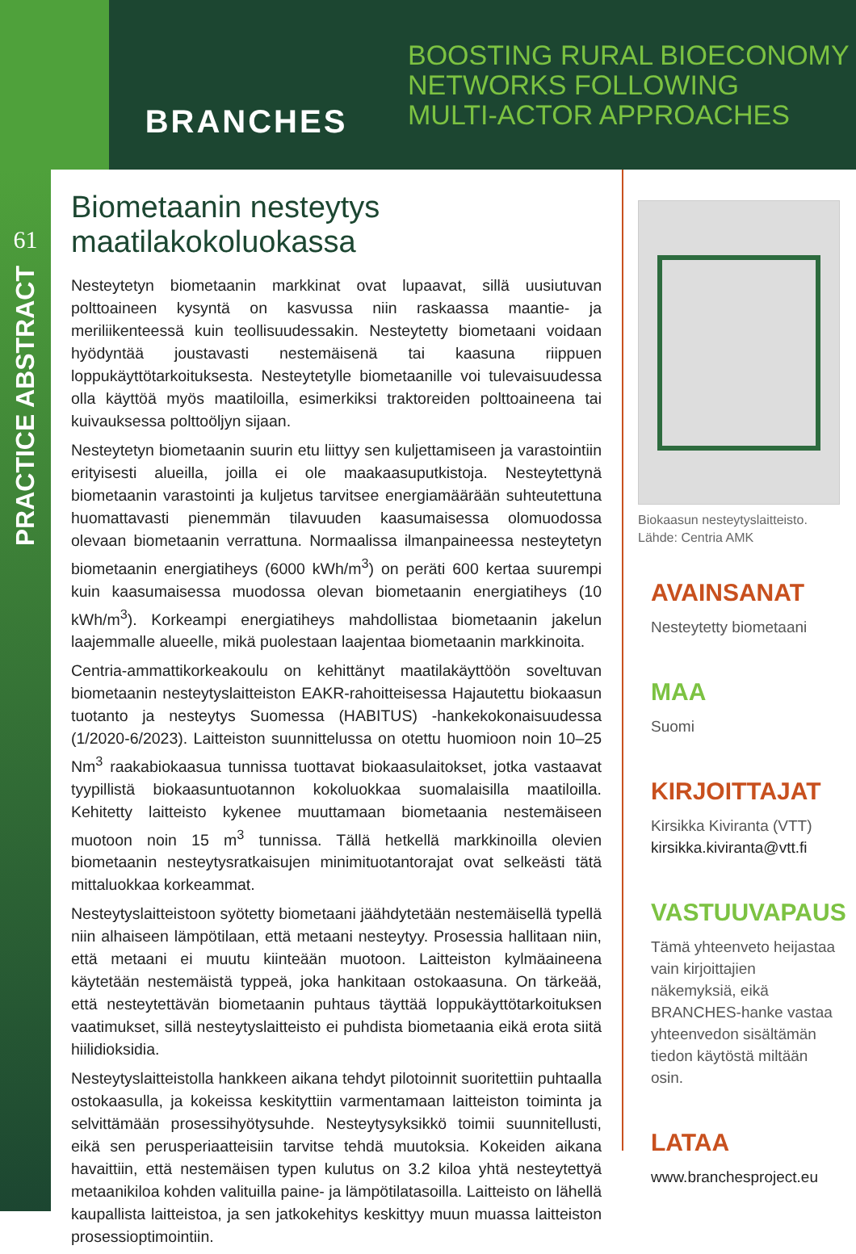BRANCHES
BOOSTING RURAL BIOECONOMY
NETWORKS FOLLOWING
MULTI-ACTOR APPROACHES
61
PRACTICE ABSTRACT
Biometaanin nesteytys maatilakokoluokassa
Nesteytetyn biometaanin markkinat ovat lupaavat, sillä uusiutuvan polttoaineen kysyntä on kasvussa niin raskaassa maantie- ja meriliikenteessä kuin teollisuudessakin. Nesteytetty biometaani voidaan hyödyntää joustavasti nestemäisenä tai kaasuna riippuen loppukäyttötarkoituksesta. Nesteytetylle biometaanille voi tulevaisuudessa olla käyttöä myös maatiloilla, esimerkiksi traktoreiden polttoaineena tai kuivauksessa polttoöljyn sijaan.
Nesteytetyn biometaanin suurin etu liittyy sen kuljettamiseen ja varastointiin erityisesti alueilla, joilla ei ole maakaasuputkistoja. Nesteytettynä biometaanin varastointi ja kuljetus tarvitsee energiamäärään suhteutettuna huomattavasti pienemmän tilavuuden kaasumaisessa olomuodossa olevaan biometaanin verrattuna. Normaalissa ilmanpaineessa nesteytetyn biometaanin energiatiheys (6000 kWh/m<sup>3</sup>) on peräti 600 kertaa suurempi kuin kaasumaisessa muodossa olevan biometaanin energiatiheys (10 kWh/m<sup>3</sup>). Korkeampi energiatiheys mahdollistaa biometaanin jakelun laajemmalle alueelle, mikä puolestaan laajentaa biometaanin markkinoita.
Centria-ammattikorkeakoulu on kehittänyt maatilakäyttöön soveltuvan biometaanin nesteytyslaitteiston EAKR-rahoitteisessa Hajautettu biokaasun tuotanto ja nesteytys Suomessa (HABITUS) -hankekokonaisuudessa (1/2020-6/2023). Laitteiston suunnittelussa on otettu huomioon noin 10–25 Nm<sup>3</sup> raakabiokaasua tunnissa tuottavat biokaasulaitokset, jotka vastaavat tyypillistä biokaasuntuotannon kokoluokkaa suomalaisilla maatiloilla. Kehitetty laitteisto kykenee muuttamaan biometaania nestemäiseen muotoon noin 15 m<sup>3</sup> tunnissa. Tällä hetkellä markkinoilla olevien biometaanin nesteytysratkaisujen minimituotantorajat ovat selkeästi tätä mittaluokkaa korkeammat.
Nesteytyslaitteistoon syötetty biometaani jäähdytetään nestemäisellä typellä niin alhaiseen lämpötilaan, että metaani nesteytyy. Prosessia hallitaan niin, että metaani ei muutu kiinteään muotoon. Laitteiston kylmäaineena käytetään nestemäistä typpeä, joka hankitaan ostokaasuna. On tärkeää, että nesteytettävän biometaanin puhtaus täyttää loppukäyttötarkoituksen vaatimukset, sillä nesteytyslaitteisto ei puhdista biometaania eikä erota siitä hiilidioksidia.
Nesteytyslaitteistolla hankkeen aikana tehdyt pilotoinnit suoritettiin puhtaalla ostokaasulla, ja kokeissa keskityttiin varmentamaan laitteiston toiminta ja selvittämään prosessihyötysuhde. Nesteytysyksikkö toimii suunnitellusti, eikä sen perusperiaatteisiin tarvitse tehdä muutoksia. Kokeiden aikana havaittiin, että nestemäisen typen kulutus on 3.2 kiloa yhtä nesteytettyä metaanikiloa kohden valituilla paine- ja lämpötilatasoilla. Laitteisto on lähellä kaupallista laitteistoa, ja sen jatkokehitys keskittyy muun muassa laitteiston prosessioptimointiin.
Biokaasun nesteytyslaitteisto. Lähde: Centria AMK
AVAINSANAT
Nesteytetty biometaani
MAA
Suomi
KIRJOITTAJAT
Kirsikka Kiviranta (VTT)
kirsikka.kiviranta@vtt.fi
VASTUUVAPAUS
Tämä yhteenveto heijastaa vain kirjoittajien näkemyksiä, eikä BRANCHES-hanke vastaa yhteenvedon sisältämän tiedon käytöstä miltään osin.
LATAA
www.branchesproject.eu